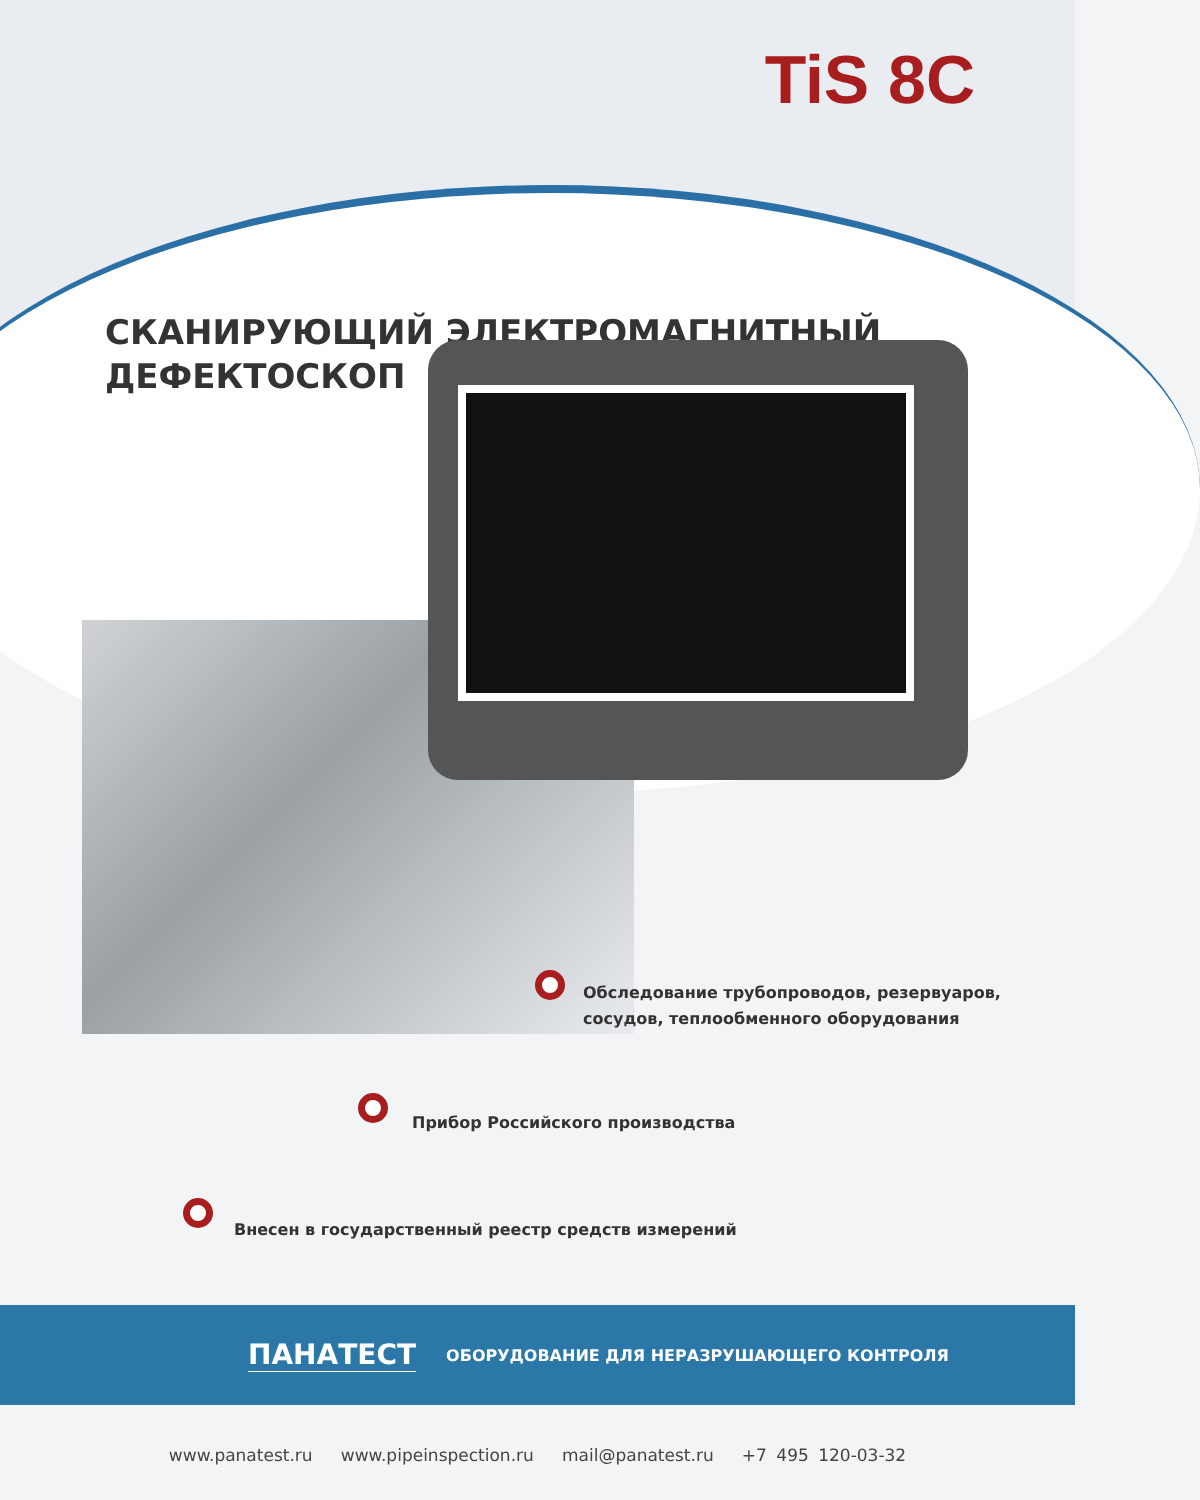TiS 8C
СКАНИРУЮЩИЙ ЭЛЕКТРОМАГНИТНЫЙ
ДЕФЕКТОСКОП
Обследование трубопроводов, резервуаров,
сосудов, теплообменного оборудования
Прибор Российского производства
Внесен в государственный реестр средств измерений
ПАНАТЕСТ ОБОРУДОВАНИЕ ДЛЯ НЕРАЗРУШАЮЩЕГО КОНТРОЛЯ
www.panatest.ru www.pipeinspection.ru mail@panatest.ru +7 495 120-03-32